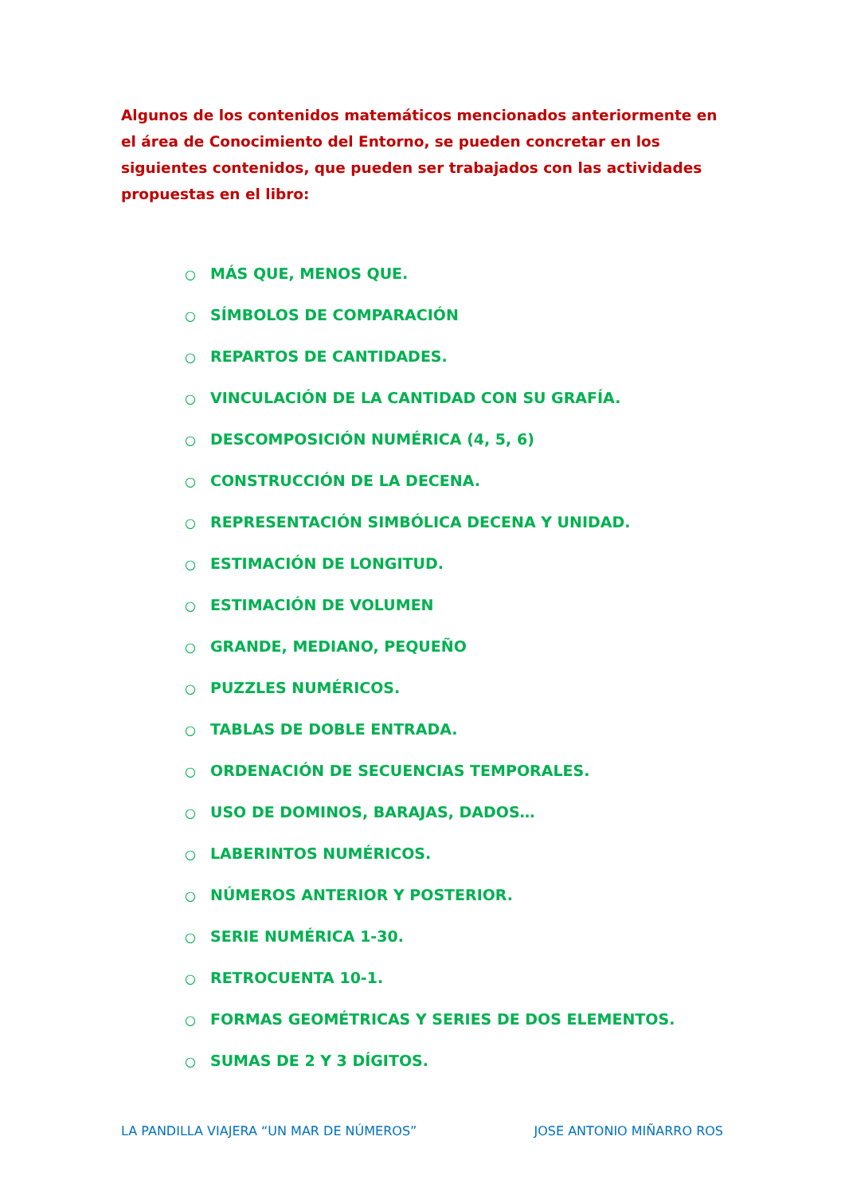Algunos de los contenidos matemáticos mencionados anteriormente en el área de Conocimiento del Entorno, se pueden concretar en los siguientes contenidos, que pueden ser trabajados con las actividades propuestas en el libro:
○ MÁS QUE, MENOS QUE.
○ SÍMBOLOS DE COMPARACIÓN
○ REPARTOS DE CANTIDADES.
○ VINCULACIÓN DE LA CANTIDAD CON SU GRAFÍA.
○ DESCOMPOSICIÓN NUMÉRICA (4, 5, 6)
○ CONSTRUCCIÓN DE LA DECENA.
○ REPRESENTACIÓN SIMBÓLICA DECENA Y UNIDAD.
○ ESTIMACIÓN DE LONGITUD.
○ ESTIMACIÓN DE VOLUMEN
○ GRANDE, MEDIANO, PEQUEÑO
○ PUZZLES NUMÉRICOS.
○ TABLAS DE DOBLE ENTRADA.
○ ORDENACIÓN DE SECUENCIAS TEMPORALES.
○ USO DE DOMINOS, BARAJAS, DADOS…
○ LABERINTOS NUMÉRICOS.
○ NÚMEROS ANTERIOR Y POSTERIOR.
○ SERIE NUMÉRICA 1-30.
○ RETROCUENTA 10-1.
○ FORMAS GEOMÉTRICAS Y SERIES DE DOS ELEMENTOS.
○ SUMAS DE 2 Y 3 DÍGITOS.
LA PANDILLA VIAJERA “UN MAR DE NÚMEROS” JOSE ANTONIO MIÑARRO ROS